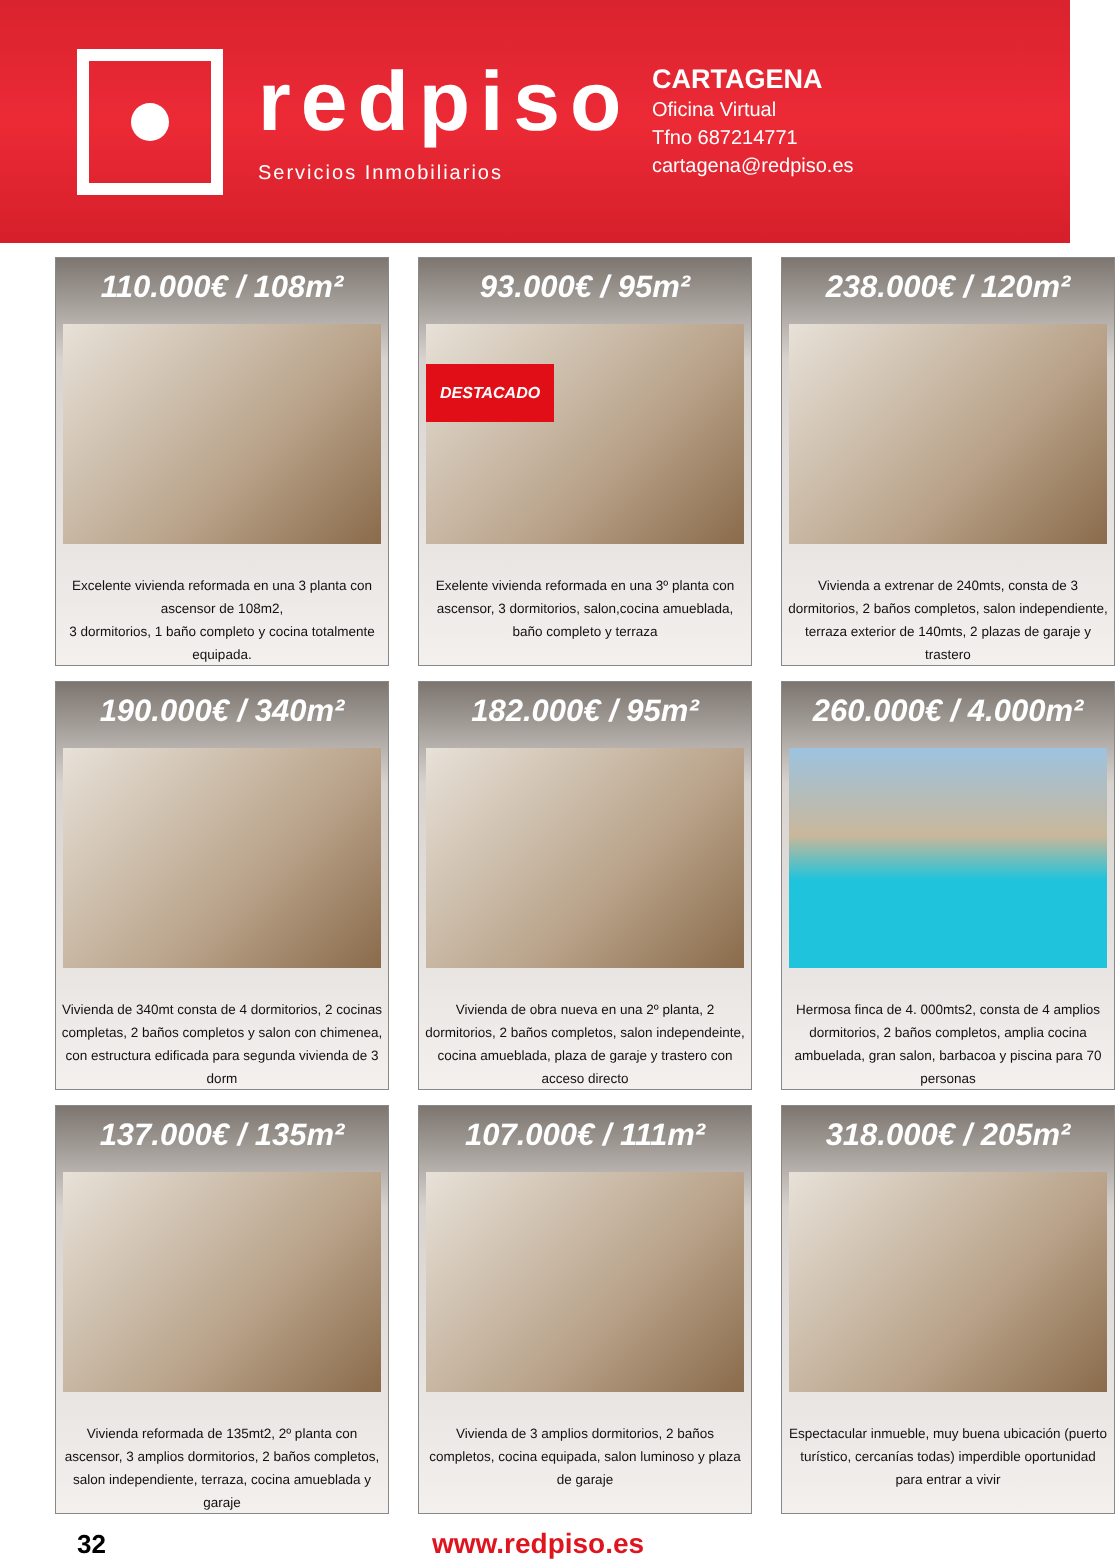redpiso
Servicios Inmobiliarios
CARTAGENA
Oficina Virtual
Tfno 687214771
cartagena@redpiso.es
110.000€ / 108m²
Excelente vivienda reformada en una 3 planta con ascensor de 108m2,
3 dormitorios, 1 baño completo y cocina totalmente equipada.
93.000€ / 95m²
DESTACADO
Exelente vivienda reformada en una 3º planta con ascensor, 3 dormitorios, salon,cocina amueblada, baño completo y terraza
238.000€ / 120m²
Vivienda a extrenar de 240mts, consta de 3 dormitorios, 2 baños completos, salon independiente, terraza exterior de 140mts, 2 plazas de garaje y trastero
190.000€ / 340m²
Vivienda de 340mt consta de 4 dormitorios, 2 cocinas completas, 2 baños completos y salon con chimenea, con estructura edificada para segunda vivienda de 3 dorm
182.000€ / 95m²
Vivienda de obra nueva en una 2º planta, 2 dormitorios, 2 baños completos, salon independeinte, cocina amueblada, plaza de garaje y trastero con acceso directo
260.000€ / 4.000m²
Hermosa finca de 4. 000mts2, consta de 4 amplios dormitorios, 2 baños completos, amplia cocina ambuelada, gran salon, barbacoa y piscina para 70 personas
137.000€ / 135m²
Vivienda reformada de 135mt2, 2º planta con ascensor, 3 amplios dormitorios, 2 baños completos, salon independiente, terraza, cocina amueblada y garaje
107.000€ / 111m²
Vivienda de 3 amplios dormitorios, 2 baños completos, cocina equipada, salon luminoso y plaza de garaje
318.000€ / 205m²
Espectacular inmueble, muy buena ubicación (puerto turístico, cercanías todas) imperdible oportunidad para entrar a vivir
32 www.redpiso.es